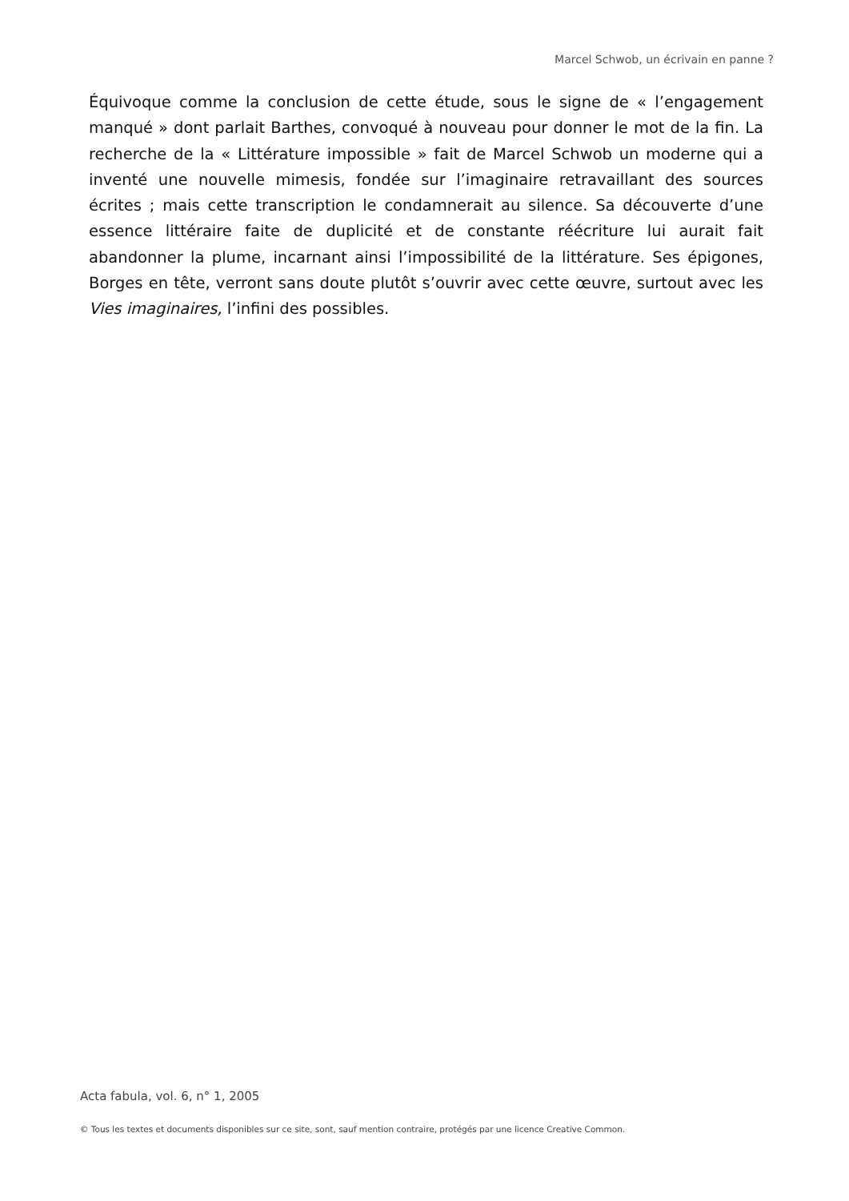Marcel Schwob, un écrivain en panne ?
Équivoque comme la conclusion de cette étude, sous le signe de « l’engagement manqué » dont parlait Barthes, convoqué à nouveau pour donner le mot de la fin. La recherche de la « Littérature impossible » fait de Marcel Schwob un moderne qui a inventé une nouvelle mimesis, fondée sur l’imaginaire retravaillant des sources écrites ; mais cette transcription le condamnerait au silence. Sa découverte d’une essence littéraire faite de duplicité et de constante réécriture lui aurait fait abandonner la plume, incarnant ainsi l’impossibilité de la littérature. Ses épigones, Borges en tête, verront sans doute plutôt s’ouvrir avec cette œuvre, surtout avec les Vies imaginaires, l’infini des possibles.
Acta fabula, vol. 6, n° 1, 2005
© Tous les textes et documents disponibles sur ce site, sont, sauf mention contraire, protégés par une licence Creative Common.